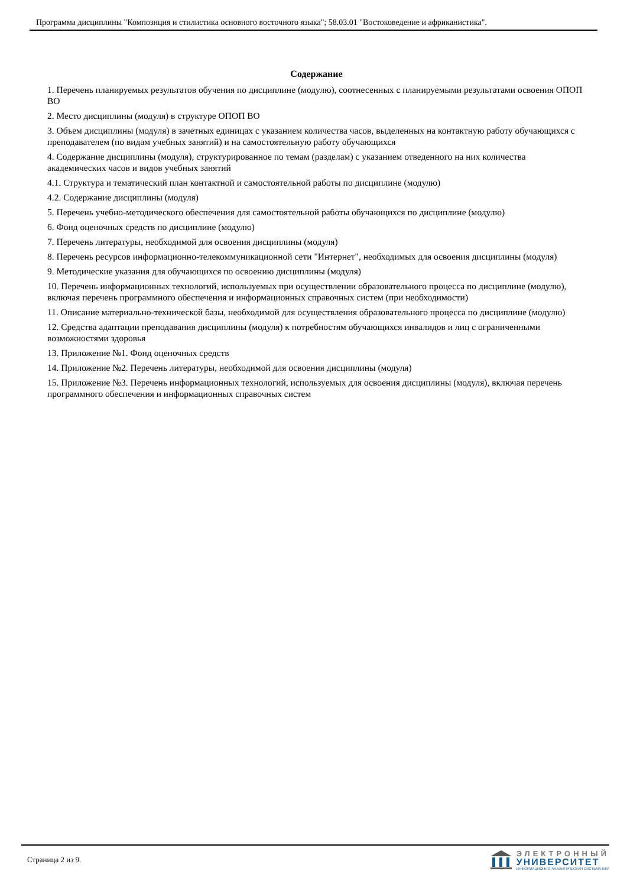Программа дисциплины "Композиция и стилистика основного восточного языка"; 58.03.01 "Востоковедение и африканистика".
Содержание
1. Перечень планируемых результатов обучения по дисциплине (модулю), соотнесенных с планируемыми результатами освоения ОПОП ВО
2. Место дисциплины (модуля) в структуре ОПОП ВО
3. Объем дисциплины (модуля) в зачетных единицах с указанием количества часов, выделенных на контактную работу обучающихся с преподавателем (по видам учебных занятий) и на самостоятельную работу обучающихся
4. Содержание дисциплины (модуля), структурированное по темам (разделам) с указанием отведенного на них количества академических часов и видов учебных занятий
4.1. Структура и тематический план контактной и самостоятельной работы по дисциплине (модулю)
4.2. Содержание дисциплины (модуля)
5. Перечень учебно-методического обеспечения для самостоятельной работы обучающихся по дисциплине (модулю)
6. Фонд оценочных средств по дисциплине (модулю)
7. Перечень литературы, необходимой для освоения дисциплины (модуля)
8. Перечень ресурсов информационно-телекоммуникационной сети "Интернет", необходимых для освоения дисциплины (модуля)
9. Методические указания для обучающихся по освоению дисциплины (модуля)
10. Перечень информационных технологий, используемых при осуществлении образовательного процесса по дисциплине (модулю), включая перечень программного обеспечения и информационных справочных систем (при необходимости)
11. Описание материально-технической базы, необходимой для осуществления образовательного процесса по дисциплине (модулю)
12. Средства адаптации преподавания дисциплины (модуля) к потребностям обучающихся инвалидов и лиц с ограниченными возможностями здоровья
13. Приложение №1. Фонд оценочных средств
14. Приложение №2. Перечень литературы, необходимой для освоения дисциплины (модуля)
15. Приложение №3. Перечень информационных технологий, используемых для освоения дисциплины (модуля), включая перечень программного обеспечения и информационных справочных систем
Страница 2 из 9.
ЭЛЕКТРОННЫЙ
УНИВЕРСИТЕТ
ИНФОРМАЦИОННО-АНАЛИТИЧЕСКАЯ СИСТЕМА КФУ